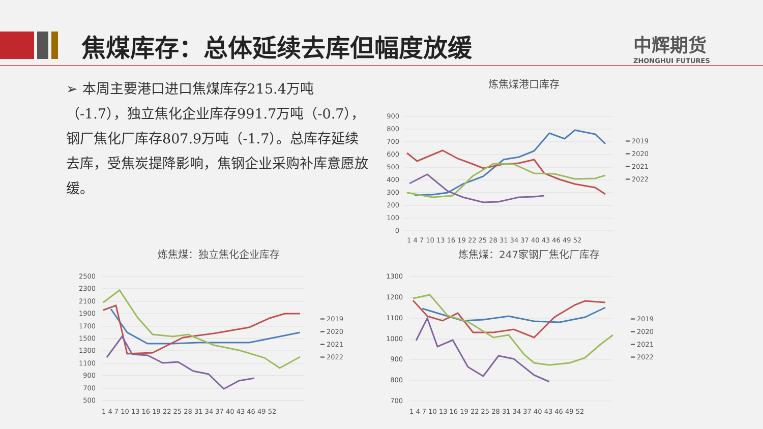焦煤库存：总体延续去库但幅度放缓 中辉期货
ZHONGHUI FUTURES
➢ 本周主要港口进口焦煤库存215.4万吨（-1.7），独立焦化企业库存991.7万吨（-0.7），钢厂焦化厂库存807.9万吨（-1.7）。总库存延续去库，受焦炭提降影响，焦钢企业采购补库意愿放缓。
炼焦煤港口库存
900
800
700
600
500
400
300
200
100
0
1 4 7 10 13 16 19 22 25 28 31 34 37 40 43 46 49 52
━ 2019
━ 2020
━ 2021
━ 2022
炼焦煤：独立焦化企业库存
2500
2300
2100
1900
1700
1500
1300
1100
900
700
500
1 4 7 10 13 16 19 22 25 28 31 34 37 40 43 46 49 52
━ 2019
━ 2020
━ 2021
━ 2022
炼焦煤：247家钢厂焦化厂库存
1300
1200
1100
1000
900
800
700
1 4 7 10 13 16 19 22 25 28 31 34 37 40 43 46 49 52
━ 2019
━ 2020
━ 2021
━ 2022